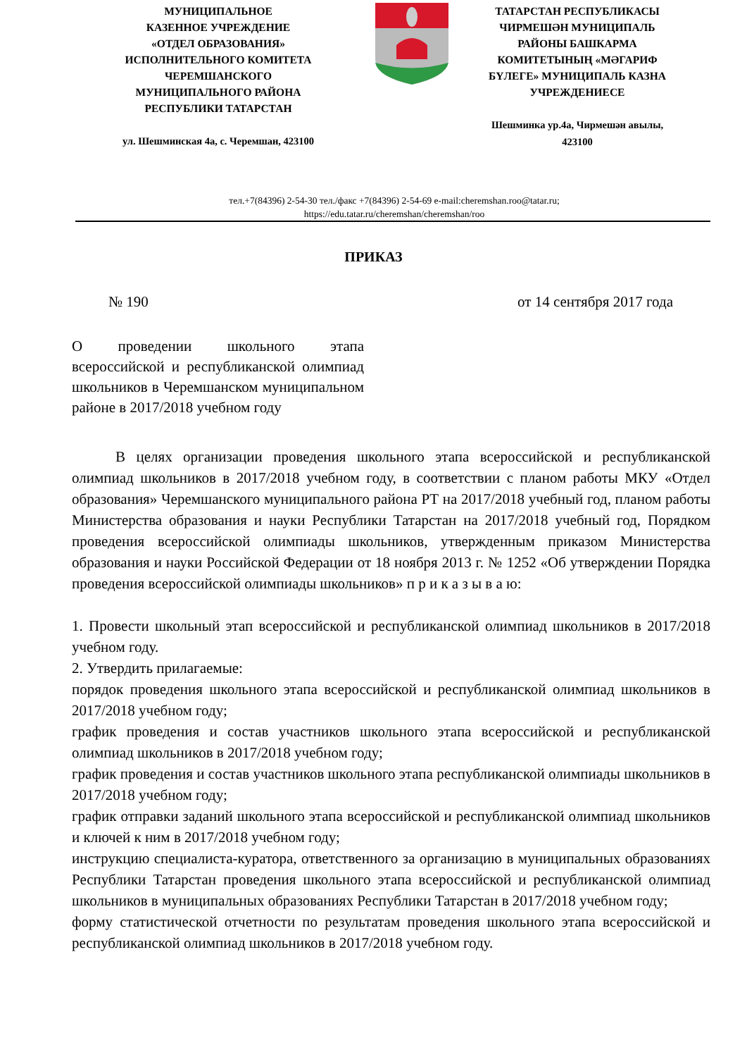МУНИЦИПАЛЬНОЕ
КАЗЕННОЕ УЧРЕЖДЕНИЕ
«ОТДЕЛ ОБРАЗОВАНИЯ»
ИСПОЛНИТЕЛЬНОГО КОМИТЕТА
ЧЕРЕМШАНСКОГО
МУНИЦИПАЛЬНОГО РАЙОНА
РЕСПУБЛИКИ ТАТАРСТАН
ул. Шешминская 4а, с. Черемшан, 423100
ТАТАРСТАН РЕСПУБЛИКАСЫ
ЧИРМЕШӘН МУНИЦИПАЛЬ
РАЙОНЫ БАШКАРМА
КОМИТЕТЫНЫҢ «МӘГАРИФ
БҮЛЕГЕ» МУНИЦИПАЛЬ КАЗНА
УЧРЕЖДЕНИЕСЕ
Шешминка ур.4а, Чирмешән авылы,
423100
тел.+7(84396) 2-54-30 тел./факс +7(84396) 2-54-69 e-mail:cheremshan.roo@tatar.ru;
https://edu.tatar.ru/cheremshan/cheremshan/roo
ПРИКАЗ
№ 190 от 14 сентября 2017 года
О проведении школьного этапа всероссийской и республиканской олимпиад школьников в Черемшанском муниципальном районе в 2017/2018 учебном году
В целях организации проведения школьного этапа всероссийской и республиканской олимпиад школьников в 2017/2018 учебном году, в соответствии с планом работы МКУ «Отдел образования» Черемшанского муниципального района РТ на 2017/2018 учебный год, планом работы Министерства образования и науки Республики Татарстан на 2017/2018 учебный год, Порядком проведения всероссийской олимпиады школьников, утвержденным приказом Министерства образования и науки Российской Федерации от 18 ноября 2013 г. № 1252 «Об утверждении Порядка проведения всероссийской олимпиады школьников» п р и к а з ы в а ю:
1. Провести школьный этап всероссийской и республиканской олимпиад школьников в 2017/2018 учебном году.
2. Утвердить прилагаемые:
порядок проведения школьного этапа всероссийской и республиканской олимпиад школьников в 2017/2018 учебном году;
график проведения и состав участников школьного этапа всероссийской и республиканской олимпиад школьников в 2017/2018 учебном году;
график проведения и состав участников школьного этапа республиканской олимпиады школьников в 2017/2018 учебном году;
график отправки заданий школьного этапа всероссийской и республиканской олимпиад школьников и ключей к ним в 2017/2018 учебном году;
инструкцию специалиста-куратора, ответственного за организацию в муниципальных образованиях Республики Татарстан проведения школьного этапа всероссийской и республиканской олимпиад школьников в муниципальных образованиях Республики Татарстан в 2017/2018 учебном году;
форму статистической отчетности по результатам проведения школьного этапа всероссийской и республиканской олимпиад школьников в 2017/2018 учебном году.